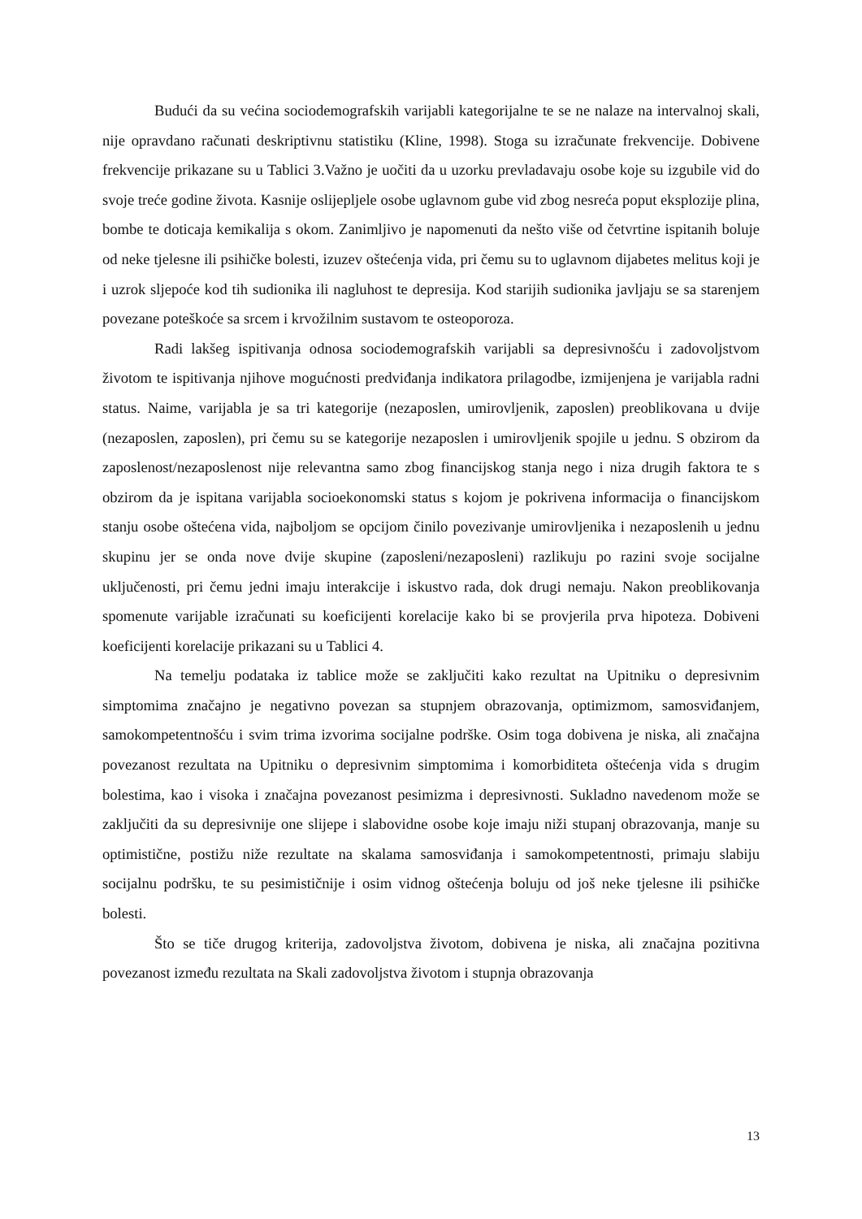Budući da su većina sociodemografskih varijabli kategorijalne te se ne nalaze na intervalnoj skali, nije opravdano računati deskriptivnu statistiku (Kline, 1998). Stoga su izračunate frekvencije. Dobivene frekvencije prikazane su u Tablici 3.Važno je uočiti da u uzorku prevladavaju osobe koje su izgubile vid do svoje treće godine života. Kasnije oslijepljele osobe uglavnom gube vid zbog nesreća poput eksplozije plina, bombe te doticaja kemikalija s okom. Zanimljivo je napomenuti da nešto više od četvrtine ispitanih boluje od neke tjelesne ili psihičke bolesti, izuzev oštećenja vida, pri čemu su to uglavnom dijabetes melitus koji je i uzrok sljepoće kod tih sudionika ili nagluhost te depresija. Kod starijih sudionika javljaju se sa starenjem povezane poteškoće sa srcem i krvožilnim sustavom te osteoporoza.
Radi lakšeg ispitivanja odnosa sociodemografskih varijabli sa depresivnošću i zadovoljstvom životom te ispitivanja njihove mogućnosti predviđanja indikatora prilagodbe, izmijenjena je varijabla radni status. Naime, varijabla je sa tri kategorije (nezaposlen, umirovljenik, zaposlen) preoblikovana u dvije (nezaposlen, zaposlen), pri čemu su se kategorije nezaposlen i umirovljenik spojile u jednu. S obzirom da zaposlenost/nezaposlenost nije relevantna samo zbog financijskog stanja nego i niza drugih faktora te s obzirom da je ispitana varijabla socioekonomski status s kojom je pokrivena informacija o financijskom stanju osobe oštećena vida, najboljom se opcijom činilo povezivanje umirovljenika i nezaposlenih u jednu skupinu jer se onda nove dvije skupine (zaposleni/nezaposleni) razlikuju po razini svoje socijalne uključenosti, pri čemu jedni imaju interakcije i iskustvo rada, dok drugi nemaju. Nakon preoblikovanja spomenute varijable izračunati su koeficijenti korelacije kako bi se provjerila prva hipoteza. Dobiveni koeficijenti korelacije prikazani su u Tablici 4.
Na temelju podataka iz tablice može se zaključiti kako rezultat na Upitniku o depresivnim simptomima značajno je negativno povezan sa stupnjem obrazovanja, optimizmom, samosviđanjem, samokompetentnošću i svim trima izvorima socijalne podrške. Osim toga dobivena je niska, ali značajna povezanost rezultata na Upitniku o depresivnim simptomima i komorbiditeta oštećenja vida s drugim bolestima, kao i visoka i značajna povezanost pesimizma i depresivnosti. Sukladno navedenom može se zaključiti da su depresivnije one slijepe i slabovidne osobe koje imaju niži stupanj obrazovanja, manje su optimistične, postižu niže rezultate na skalama samosviđanja i samokompetentnosti, primaju slabiju socijalnu podršku, te su pesimističnije i osim vidnog oštećenja boluju od još neke tjelesne ili psihičke bolesti.
Što se tiče drugog kriterija, zadovoljstva životom, dobivena je niska, ali značajna pozitivna povezanost između rezultata na Skali zadovoljstva životom i stupnja obrazovanja
13